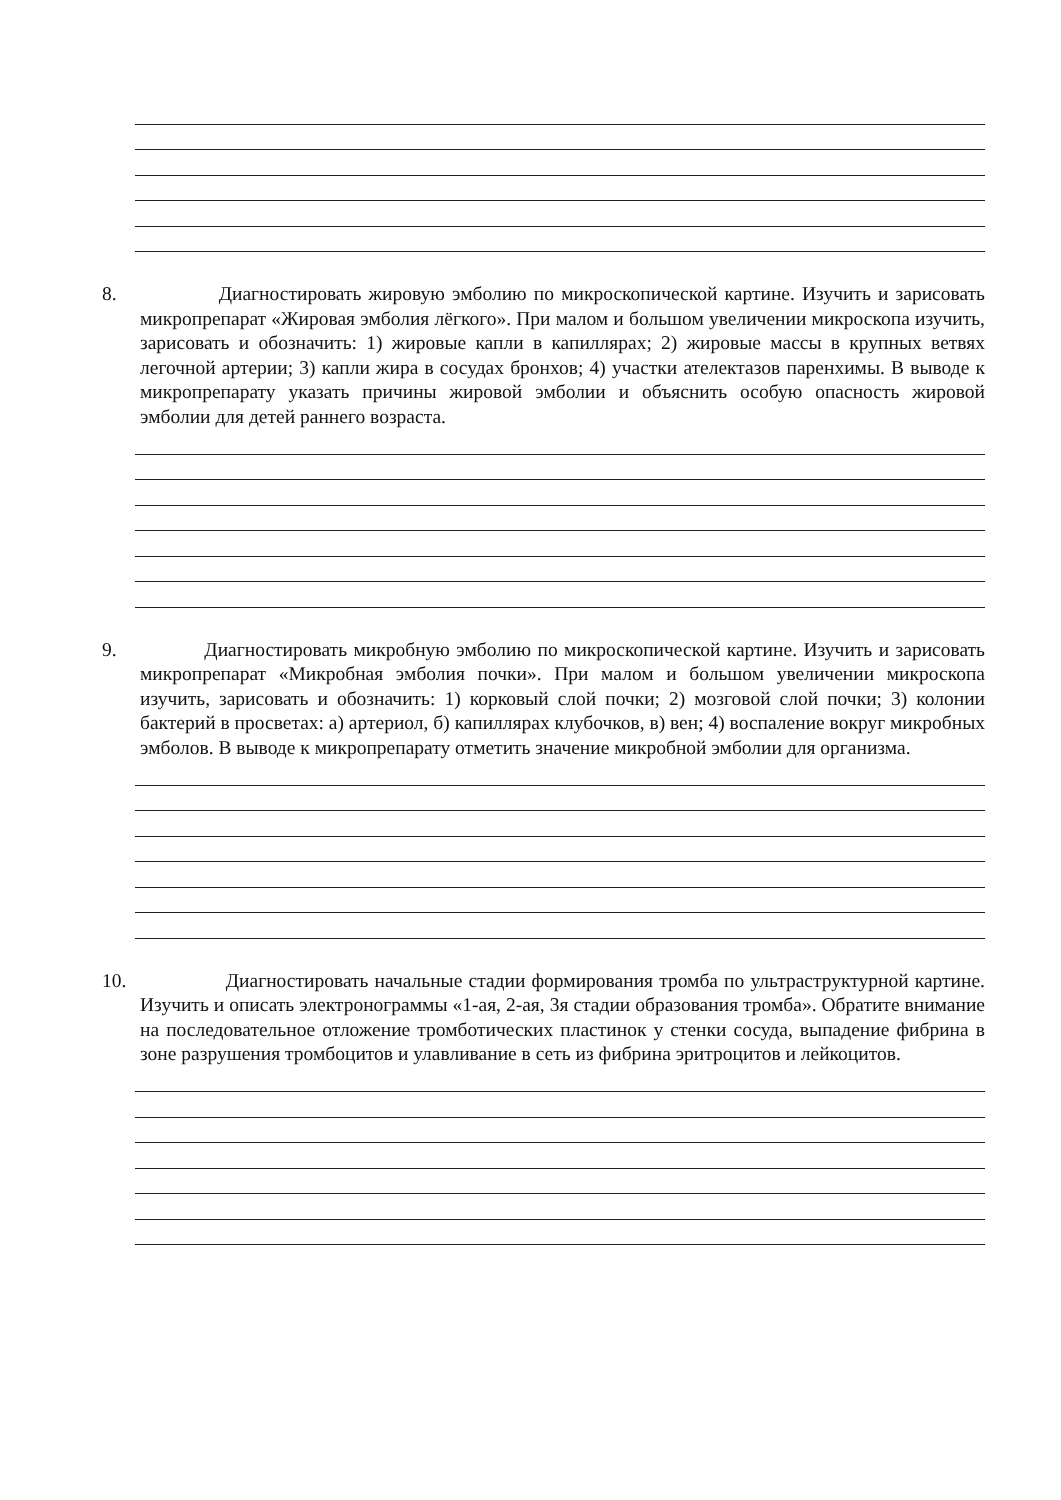8. Диагностировать жировую эмболию по микроскопической картине. Изучить и зарисовать микропрепарат «Жировая эмболия лёгкого». При малом и большом увеличении микроскопа изучить, зарисовать и обозначить: 1) жировые капли в капиллярах; 2) жировые массы в крупных ветвях легочной артерии; 3) капли жира в сосудах бронхов; 4) участки ателектазов паренхимы. В выводе к микропрепарату указать причины жировой эмболии и объяснить особую опасность жировой эмболии для детей раннего возраста.
9. Диагностировать микробную эмболию по микроскопической картине. Изучить и зарисовать микропрепарат «Микробная эмболия почки». При малом и большом увеличении микроскопа изучить, зарисовать и обозначить: 1) корковый слой почки; 2) мозговой слой почки; 3) колонии бактерий в просветах: а) артериол, б) капиллярах клубочков, в) вен; 4) воспаление вокруг микробных эмболов. В выводе к микропрепарату отметить значение микробной эмболии для организма.
10. Диагностировать начальные стадии формирования тромба по ультраструктурной картине. Изучить и описать электронограммы «1-ая, 2-ая, 3я стадии образования тромба». Обратите внимание на последовательное отложение тромботических пластинок у стенки сосуда, выпадение фибрина в зоне разрушения тромбоцитов и улавливание в сеть из фибрина эритроцитов и лейкоцитов.